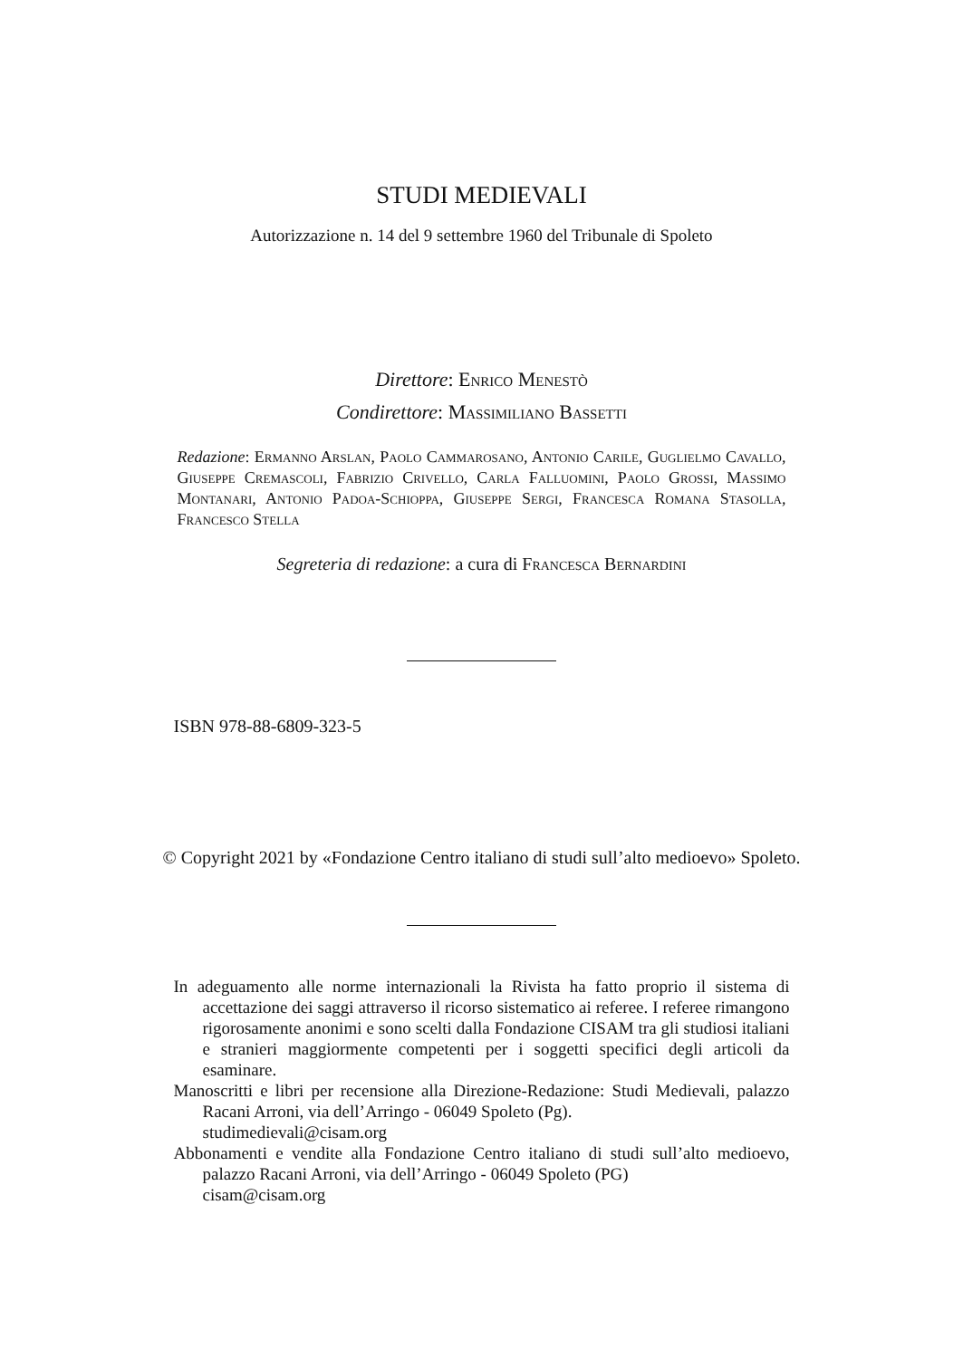STUDI MEDIEVALI
Autorizzazione n. 14 del 9 settembre 1960 del Tribunale di Spoleto
Direttore: Enrico Menestò
Condirettore: Massimiliano Bassetti
Redazione: Ermanno Arslan, Paolo Cammarosano, Antonio Carile, Guglielmo Cavallo, Giuseppe Cremascoli, Fabrizio Crivello, Carla Falluomini, Paolo Grossi, Massimo Montanari, Antonio Padoa-Schioppa, Giuseppe Sergi, Francesca Romana Stasolla, Francesco Stella
Segreteria di redazione: a cura di Francesca Bernardini
ISBN 978-88-6809-323-5
© Copyright 2021 by «Fondazione Centro italiano di studi sull’alto medioevo» Spoleto.
In adeguamento alle norme internazionali la Rivista ha fatto proprio il sistema di accettazione dei saggi attraverso il ricorso sistematico ai referee. I referee rimangono rigorosamente anonimi e sono scelti dalla Fondazione CISAM tra gli studiosi italiani e stranieri maggiormente competenti per i soggetti specifici degli articoli da esaminare.
Manoscritti e libri per recensione alla Direzione-Redazione: Studi Medievali, palazzo Racani Arroni, via dell’Arringo - 06049 Spoleto (Pg).
studimedievali@cisam.org
Abbonamenti e vendite alla Fondazione Centro italiano di studi sull’alto medioevo, palazzo Racani Arroni, via dell’Arringo - 06049 Spoleto (PG)
cisam@cisam.org